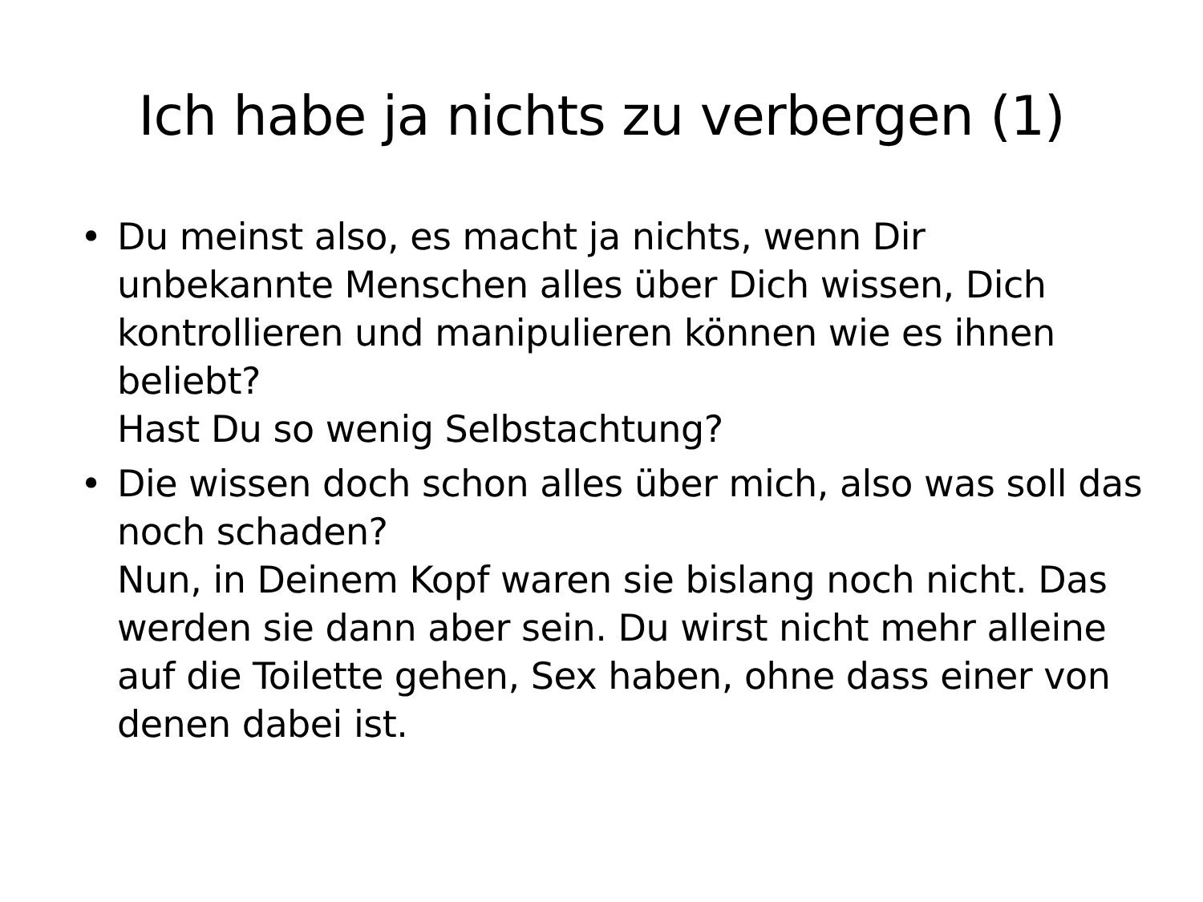Ich habe ja nichts zu verbergen (1)
• Du meinst also, es macht ja nichts, wenn Dir unbekannte Menschen alles über Dich wissen, Dich kontrollieren und manipulieren können wie es ihnen beliebt?
Hast Du so wenig Selbstachtung?
• Die wissen doch schon alles über mich, also was soll das noch schaden?
Nun, in Deinem Kopf waren sie bislang noch nicht. Das werden sie dann aber sein. Du wirst nicht mehr alleine auf die Toilette gehen, Sex haben, ohne dass einer von denen dabei ist.